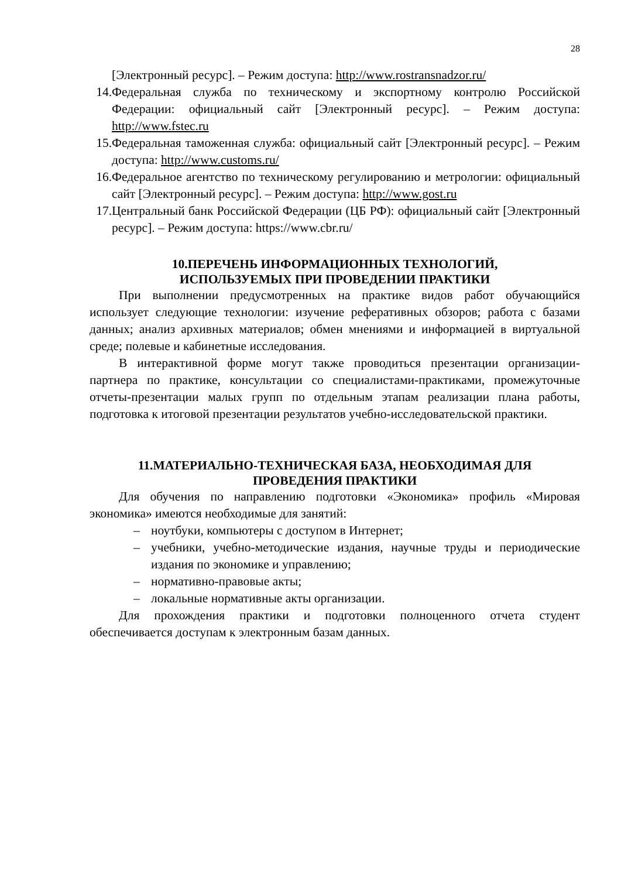28
[Электронный ресурс]. – Режим доступа: http://www.rostransnadzor.ru/
14. Федеральная служба по техническому и экспортному контролю Российской Федерации: официальный сайт [Электронный ресурс]. – Режим доступа: http://www.fstec.ru
15. Федеральная таможенная служба: официальный сайт [Электронный ресурс]. – Режим доступа: http://www.customs.ru/
16. Федеральное агентство по техническому регулированию и метрологии: официальный сайт [Электронный ресурс]. – Режим доступа: http://www.gost.ru
17. Центральный банк Российской Федерации (ЦБ РФ): официальный сайт [Электронный ресурс]. – Режим доступа: https://www.cbr.ru/
10.ПЕРЕЧЕНЬ ИНФОРМАЦИОННЫХ ТЕХНОЛОГИЙ,
ИСПОЛЬЗУЕМЫХ ПРИ ПРОВЕДЕНИИ ПРАКТИКИ
При выполнении предусмотренных на практике видов работ обучающийся использует следующие технологии: изучение реферативных обзоров; работа с базами данных; анализ архивных материалов; обмен мнениями и информацией в виртуальной среде; полевые и кабинетные исследования.
В интерактивной форме могут также проводиться презентации организации-партнера по практике, консультации со специалистами-практиками, промежуточные отчеты-презентации малых групп по отдельным этапам реализации плана работы, подготовка к итоговой презентации результатов учебно-исследовательской практики.
11.МАТЕРИАЛЬНО-ТЕХНИЧЕСКАЯ БАЗА, НЕОБХОДИМАЯ ДЛЯ
ПРОВЕДЕНИЯ ПРАКТИКИ
Для обучения по направлению подготовки «Экономика» профиль «Мировая экономика» имеются необходимые для занятий:
– ноутбуки, компьютеры с доступом в Интернет;
– учебники, учебно-методические издания, научные труды и периодические издания по экономике и управлению;
– нормативно-правовые акты;
– локальные нормативные акты организации.
Для прохождения практики и подготовки полноценного отчета студент обеспечивается доступам к электронным базам данных.